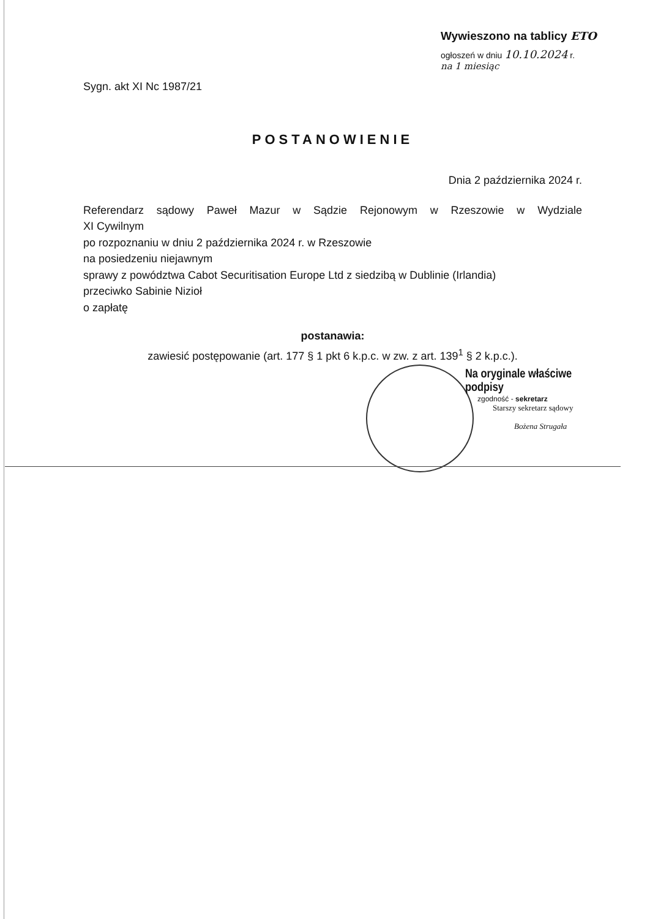Wywieszono na tablicy ETO
ogłoszeń w dniu 10.10.2024 r.
na 1 miesiąc
Sygn. akt XI Nc 1987/21
POSTANOWIENIE
Dnia 2 października 2024 r.
Referendarz sądowy Paweł Mazur w Sądzie Rejonowym w Rzeszowie w Wydziale
XI Cywilnym
po rozpoznaniu w dniu 2 października 2024 r. w Rzeszowie
na posiedzeniu niejawnym
sprawy z powództwa Cabot Securitisation Europe Ltd z siedzibą w Dublinie (Irlandia)
przeciwko Sabinie Nizioł
o zapłatę
postanawia:
zawiesić postępowanie (art. 177 § 1 pkt 6 k.p.c. w zw. z art. 139<sup>1</sup> § 2 k.p.c.).
Na oryginale właściwe podpisy
zgodność - sekretarz
Starszy sekretarz sądowy
Bożena Strugała